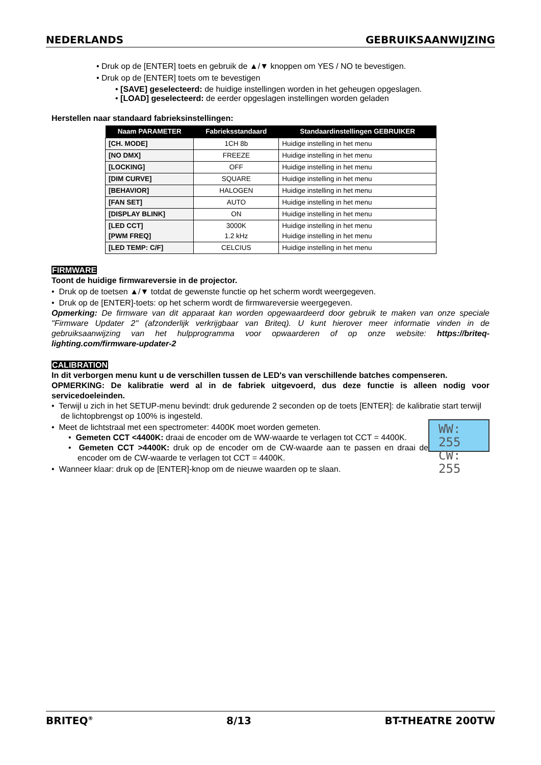NEDERLANDS GEBRUIKSAANWIJZING
• Druk op de [ENTER] toets en gebruik de ▲/▼ knoppen om YES / NO te bevestigen.
• Druk op de [ENTER] toets om te bevestigen
• [SAVE] geselecteerd: de huidige instellingen worden in het geheugen opgeslagen.
• [LOAD] geselecteerd: de eerder opgeslagen instellingen worden geladen
Herstellen naar standaard fabrieksinstellingen:
| Naam PARAMETER | Fabrieksstandaard | Standaardinstellingen GEBRUIKER |
| --- | --- | --- |
| [CH. MODE] | 1CH 8b | Huidige instelling in het menu |
| [NO DMX] | FREEZE | Huidige instelling in het menu |
| [LOCKING] | OFF | Huidige instelling in het menu |
| [DIM CURVE] | SQUARE | Huidige instelling in het menu |
| [BEHAVIOR] | HALOGEN | Huidige instelling in het menu |
| [FAN SET] | AUTO | Huidige instelling in het menu |
| [DISPLAY BLINK] | ON | Huidige instelling in het menu |
| [LED CCT] [PWM FREQ] | 3000K 1.2 kHz | Huidige instelling in het menu Huidige instelling in het menu |
| [LED TEMP: C/F] | CELCIUS | Huidige instelling in het menu |
FIRMWARE
Toont de huidige firmwareversie in de projector.
• Druk op de toetsen ▲/▼ totdat de gewenste functie op het scherm wordt weergegeven.
• Druk op de [ENTER]-toets: op het scherm wordt de firmwareversie weergegeven.
Opmerking: De firmware van dit apparaat kan worden opgewaardeerd door gebruik te maken van onze speciale "Firmware Updater 2" (afzonderlijk verkrijgbaar van Briteq). U kunt hierover meer informatie vinden in de gebruiksaanwijzing van het hulpprogramma voor opwaarderen of op onze website: https://briteq-lighting.com/firmware-updater-2
CALIBRATION
In dit verborgen menu kunt u de verschillen tussen de LED's van verschillende batches compenseren.
OPMERKING: De kalibratie werd al in de fabriek uitgevoerd, dus deze functie is alleen nodig voor servicedoeleinden.
• Terwijl u zich in het SETUP-menu bevindt: druk gedurende 2 seconden op de toets [ENTER]: de kalibratie start terwijl de lichtopbrengst op 100% is ingesteld.
WW: 255
CW: 255
• Meet de lichtstraal met een spectrometer: 4400K moet worden gemeten.
• Gemeten CCT <4400K: draai de encoder om de WW-waarde te verlagen tot CCT = 4400K.
• Gemeten CCT >4400K: druk op de encoder om de CW-waarde aan te passen en draai de encoder om de CW-waarde te verlagen tot CCT = 4400K.
• Wanneer klaar: druk op de [ENTER]-knop om de nieuwe waarden op te slaan.
BRITEQ<sup>®</sup> 8/13 BT-THEATRE 200TW